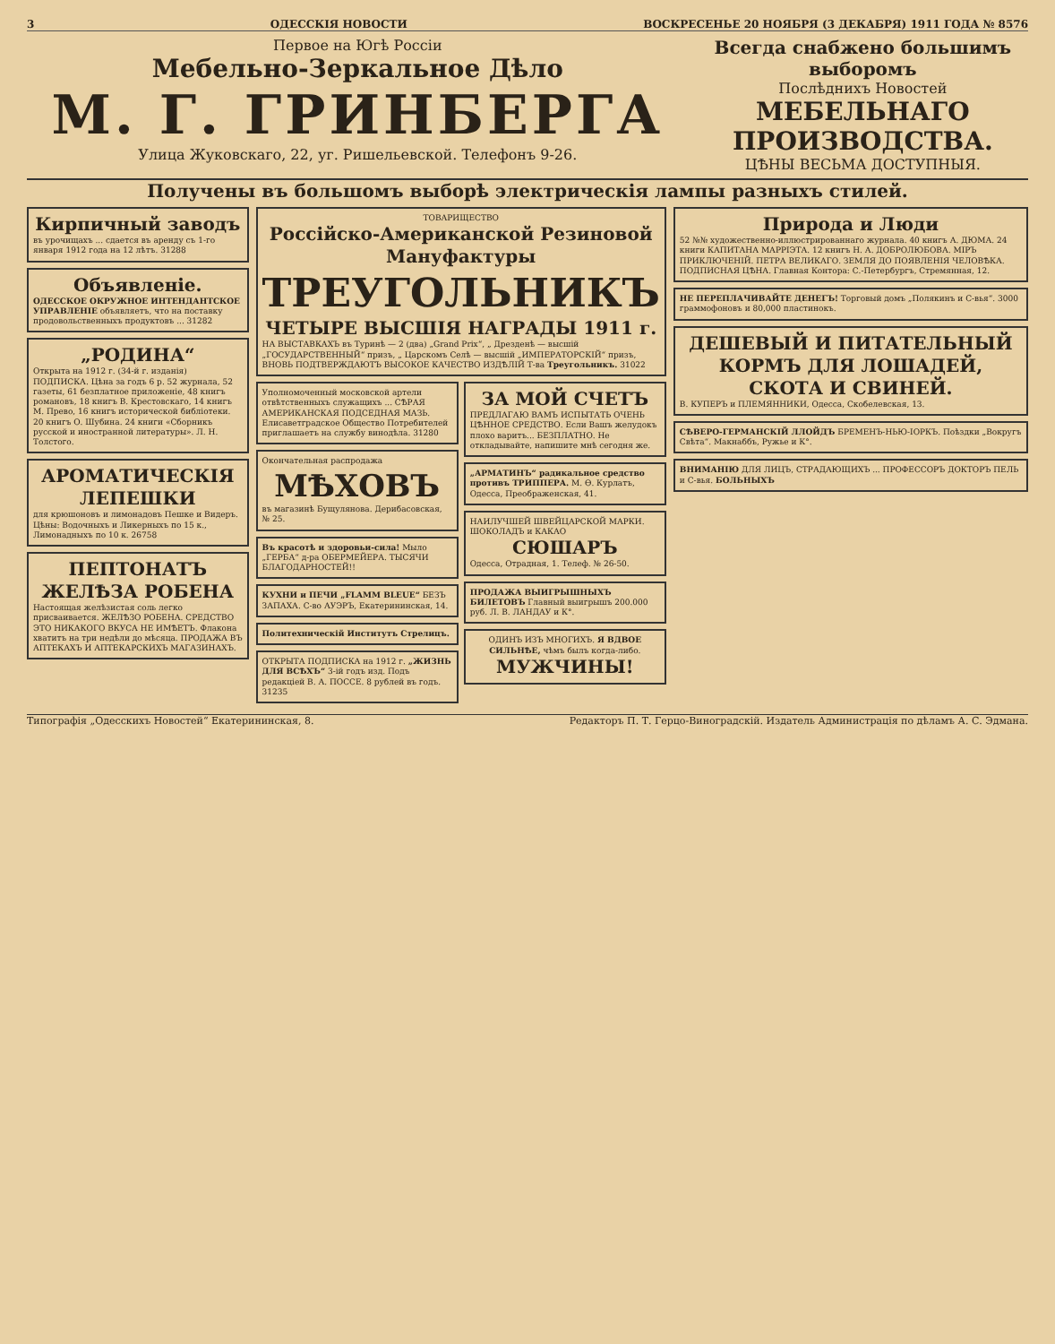3 ОДЕССКІЯ НОВОСТИ ВОСКРЕСЕНЬЕ 20 НОЯБРЯ (3 ДЕКАБРЯ) 1911 ГОДА № 8576
Первое на Югѣ Россіи
Мебельно-Зеркальное Дѣло
М. Г. ГРИНБЕРГА
Улица Жуковскаго, 22, уг. Ришельевской. Телефонъ 9-26.
Всегда снабжено большимъ выборомъ
Послѣднихъ Новостей
МЕБЕЛЬНАГО ПРОИЗВОДСТВА.
ЦѢНЫ ВЕСЬМА ДОСТУПНЫЯ.
Получены въ большомъ выборѣ электрическія лампы разныхъ стилей.
Кирпичный заводъ
въ урочищахъ ... сдается въ аренду съ 1-го января 1912 года на 12 лѣтъ. 31288
Объявленіе.
ОДЕССКОЕ ОКРУЖНОЕ ИНТЕНДАНТСКОЕ УПРАВЛЕНІЕ объявляетъ, что на поставку продовольственныхъ продуктовъ ... 31282
„РОДИНА“
Открыта на 1912 г. (34-й г. изданія) ПОДПИСКА. Цѣна за годъ 6 р. 52 журнала, 52 газеты, 61 безплатное приложеніе, 48 книгъ романовъ, 18 книгъ В. Крестовскаго, 14 книгъ М. Прево, 16 книгъ исторической библіотеки. 20 книгъ О. Шубина. 24 книги «Сборникъ русской и иностранной литературы». Л. Н. Толстого.
АРОМАТИЧЕСКІЯ ЛЕПЕШКИ
для крюшоновъ и лимонадовъ Пешке и Видеръ. Цѣны: Водочныхъ и Ликерныхъ по 15 к., Лимонадныхъ по 10 к. 26758
ПЕПТОНАТЪ ЖЕЛѢЗА РОБЕНА
Настоящая желѣзистая соль легко приcваивается. ЖЕЛѢЗО РОБЕНА. СРЕДСТВО ЭТО НИКАКОГО ВКУСА НЕ ИМѢЕТЪ. Флакона хватитъ на три недѣли до мѣсяца. ПРОДАЖА ВЪ АПТЕКАХЪ И АПТЕКАРСКИХЪ МАГАЗИНАХЪ.
ТОВАРИЩЕСТВО
Россійско-Американской Резиновой Мануфактуры
ТРЕУГОЛЬНИКЪ
ЧЕТЫРЕ ВЫСШІЯ НАГРАДЫ 1911 г.
НА ВЫСТАВКАХЪ въ Туринѣ — 2 (два) „Grand Prix“, „ Дрезденѣ — высшій „ГОСУДАРСТВЕННЫЙ“ призъ, „ Царскомъ Селѣ — высшій „ИМПЕРАТОРСКІЙ“ призъ, ВНОВЬ ПОДТВЕРЖДАЮТЪ ВЫСОКОЕ КАЧЕСТВО ИЗДѢЛІЙ Т-ва Треугольникъ. 31022
Уполномоченный московской артели отвѣтственныхъ служащихъ ... СѢРАЯ АМЕРИКАНСКАЯ ПОДСЕДНАЯ МАЗЬ. Елисаветградское Общество Потребителей приглашаетъ на службу винодѣла. 31280
Окончательная распродажа
МѢХОВЪ
въ магазинѣ Бущулянова. Дерибасовская, № 25.
Въ красотѣ и здоровьи-сила! Мыло „ГЕРБА“ д-ра ОБЕРМЕЙЕРА. ТЫСЯЧИ БЛАГОДАРНОСТЕЙ!!
КУХНИ и ПЕЧИ „FLAMM BLEUE“ БЕЗЪ ЗАПАХА. С-во АУЭРЪ, Екатерининская, 14.
Политехническій Институтъ Стрелицъ.
ОТКРЫТА ПОДПИСКА на 1912 г. „ЖИЗНЬ ДЛЯ ВСѢХЪ“ 3-ій годъ изд. Подъ редакціей В. А. ПОССЕ. 8 рублей въ годъ. 31235
ЗА МОЙ СЧЕТЪ
ПРЕДЛАГАЮ ВАМЪ ИСПЫТАТЬ ОЧЕНЬ ЦѢННОЕ СРЕДСТВО. Если Вашъ желудокъ плохо варитъ... БЕЗПЛАТНО. Не откладывайте, напишите мнѣ сегодня же.
„АРМАТИНЪ“ радикальное средство противъ ТРИППЕРА. М. Ѳ. Курлатъ, Одесса, Преображенская, 41.
НАИЛУЧШЕЙ ШВЕЙЦАРСКОЙ МАРКИ. ШОКОЛАДЪ и КАКАО
СЮШАРЪ
Одесса, Отрадная, 1. Телеф. № 26-50.
ПРОДАЖА ВЫИГРЫШНЫХЪ БИЛЕТОВЪ Главный выигрышъ 200.000 руб. Л. В. ЛАНДАУ и К°.
ОДИНЪ ИЗЪ МНОГИХЪ. Я ВДВОЕ СИЛЬНѢЕ, чѣмъ былъ когда-либо.
МУЖЧИНЫ!
Природа и Люди
52 №№ художественно-иллюстрированнаго журнала. 40 книгъ А. ДЮМА. 24 книги КАПИТАНА МАРРІЭТА. 12 книгъ Н. А. ДОБРОЛЮБОВА. МІРЪ ПРИКЛЮЧЕНІЙ. ПЕТРА ВЕЛИКАГО. ЗЕМЛЯ ДО ПОЯВЛЕНІЯ ЧЕЛОВѢКА. ПОДПИСНАЯ ЦѢНА. Главная Контора: С.-Петербургъ, Стремянная, 12.
НЕ ПЕРЕПЛАЧИВАЙТЕ ДЕНЕГЪ! Торговый домъ „Полякинъ и С-вья“. 3000 граммофоновъ и 80,000 пластинокъ.
ДЕШЕВЫЙ И ПИТАТЕЛЬНЫЙ КОРМЪ ДЛЯ ЛОШАДЕЙ, СКОТА И СВИНЕЙ.
В. КУПЕРЪ и ПЛЕМЯННИКИ, Одесса, Скобелевская, 13.
СѢВЕРО-ГЕРМАНСКІЙ ЛЛОЙДЪ БРЕМЕНЪ-НЬЮ-ІОРКЪ. Поѣздки „Вокругъ Свѣта“. Макнаббъ, Ружье и К°.
ВНИМАНІЮ ДЛЯ ЛИЦЪ, СТРАДАЮЩИХЪ ... ПРОФЕССОРЪ ДОКТОРЪ ПЕЛЬ и С-вья. БОЛЬНЫХЪ
Типографія „Одесскихъ Новостей“ Екатерининская, 8. Редакторъ П. Т. Герцо-Виноградскій. Издатель Администрація по дѣламъ А. С. Эдмана.